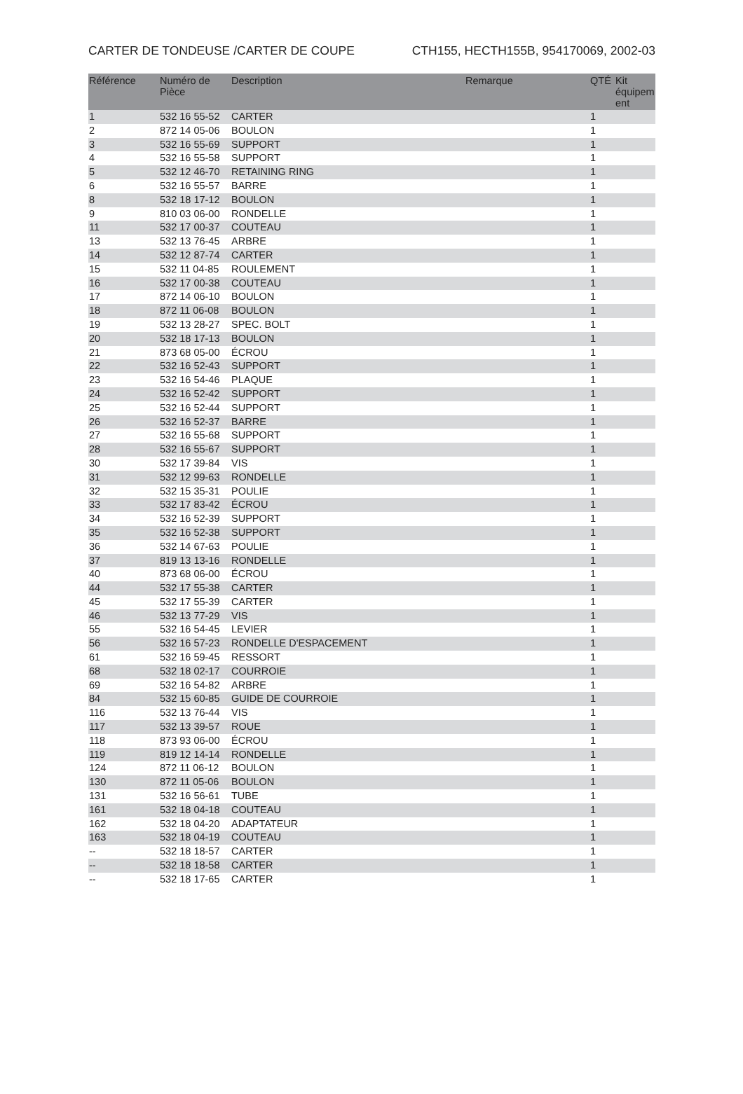CARTER DE TONDEUSE /CARTER DE COUPE CTH155, HECTH155B, 954170069, 2002-03
| Référence | Numéro de Pièce | Description | Remarque | QTÉ | Kit équipem ent |
| --- | --- | --- | --- | --- | --- |
| 1 | 532 16 55-52 | CARTER | | 1 | |
| 2 | 872 14 05-06 | BOULON | | 1 | |
| 3 | 532 16 55-69 | SUPPORT | | 1 | |
| 4 | 532 16 55-58 | SUPPORT | | 1 | |
| 5 | 532 12 46-70 | RETAINING RING | | 1 | |
| 6 | 532 16 55-57 | BARRE | | 1 | |
| 8 | 532 18 17-12 | BOULON | | 1 | |
| 9 | 810 03 06-00 | RONDELLE | | 1 | |
| 11 | 532 17 00-37 | COUTEAU | | 1 | |
| 13 | 532 13 76-45 | ARBRE | | 1 | |
| 14 | 532 12 87-74 | CARTER | | 1 | |
| 15 | 532 11 04-85 | ROULEMENT | | 1 | |
| 16 | 532 17 00-38 | COUTEAU | | 1 | |
| 17 | 872 14 06-10 | BOULON | | 1 | |
| 18 | 872 11 06-08 | BOULON | | 1 | |
| 19 | 532 13 28-27 | SPEC. BOLT | | 1 | |
| 20 | 532 18 17-13 | BOULON | | 1 | |
| 21 | 873 68 05-00 | ÉCROU | | 1 | |
| 22 | 532 16 52-43 | SUPPORT | | 1 | |
| 23 | 532 16 54-46 | PLAQUE | | 1 | |
| 24 | 532 16 52-42 | SUPPORT | | 1 | |
| 25 | 532 16 52-44 | SUPPORT | | 1 | |
| 26 | 532 16 52-37 | BARRE | | 1 | |
| 27 | 532 16 55-68 | SUPPORT | | 1 | |
| 28 | 532 16 55-67 | SUPPORT | | 1 | |
| 30 | 532 17 39-84 | VIS | | 1 | |
| 31 | 532 12 99-63 | RONDELLE | | 1 | |
| 32 | 532 15 35-31 | POULIE | | 1 | |
| 33 | 532 17 83-42 | ÉCROU | | 1 | |
| 34 | 532 16 52-39 | SUPPORT | | 1 | |
| 35 | 532 16 52-38 | SUPPORT | | 1 | |
| 36 | 532 14 67-63 | POULIE | | 1 | |
| 37 | 819 13 13-16 | RONDELLE | | 1 | |
| 40 | 873 68 06-00 | ÉCROU | | 1 | |
| 44 | 532 17 55-38 | CARTER | | 1 | |
| 45 | 532 17 55-39 | CARTER | | 1 | |
| 46 | 532 13 77-29 | VIS | | 1 | |
| 55 | 532 16 54-45 | LEVIER | | 1 | |
| 56 | 532 16 57-23 | RONDELLE D'ESPACEMENT | | 1 | |
| 61 | 532 16 59-45 | RESSORT | | 1 | |
| 68 | 532 18 02-17 | COURROIE | | 1 | |
| 69 | 532 16 54-82 | ARBRE | | 1 | |
| 84 | 532 15 60-85 | GUIDE DE COURROIE | | 1 | |
| 116 | 532 13 76-44 | VIS | | 1 | |
| 117 | 532 13 39-57 | ROUE | | 1 | |
| 118 | 873 93 06-00 | ÉCROU | | 1 | |
| 119 | 819 12 14-14 | RONDELLE | | 1 | |
| 124 | 872 11 06-12 | BOULON | | 1 | |
| 130 | 872 11 05-06 | BOULON | | 1 | |
| 131 | 532 16 56-61 | TUBE | | 1 | |
| 161 | 532 18 04-18 | COUTEAU | | 1 | |
| 162 | 532 18 04-20 | ADAPTATEUR | | 1 | |
| 163 | 532 18 04-19 | COUTEAU | | 1 | |
| -- | 532 18 18-57 | CARTER | | 1 | |
| -- | 532 18 18-58 | CARTER | | 1 | |
| -- | 532 18 17-65 | CARTER | | 1 | |